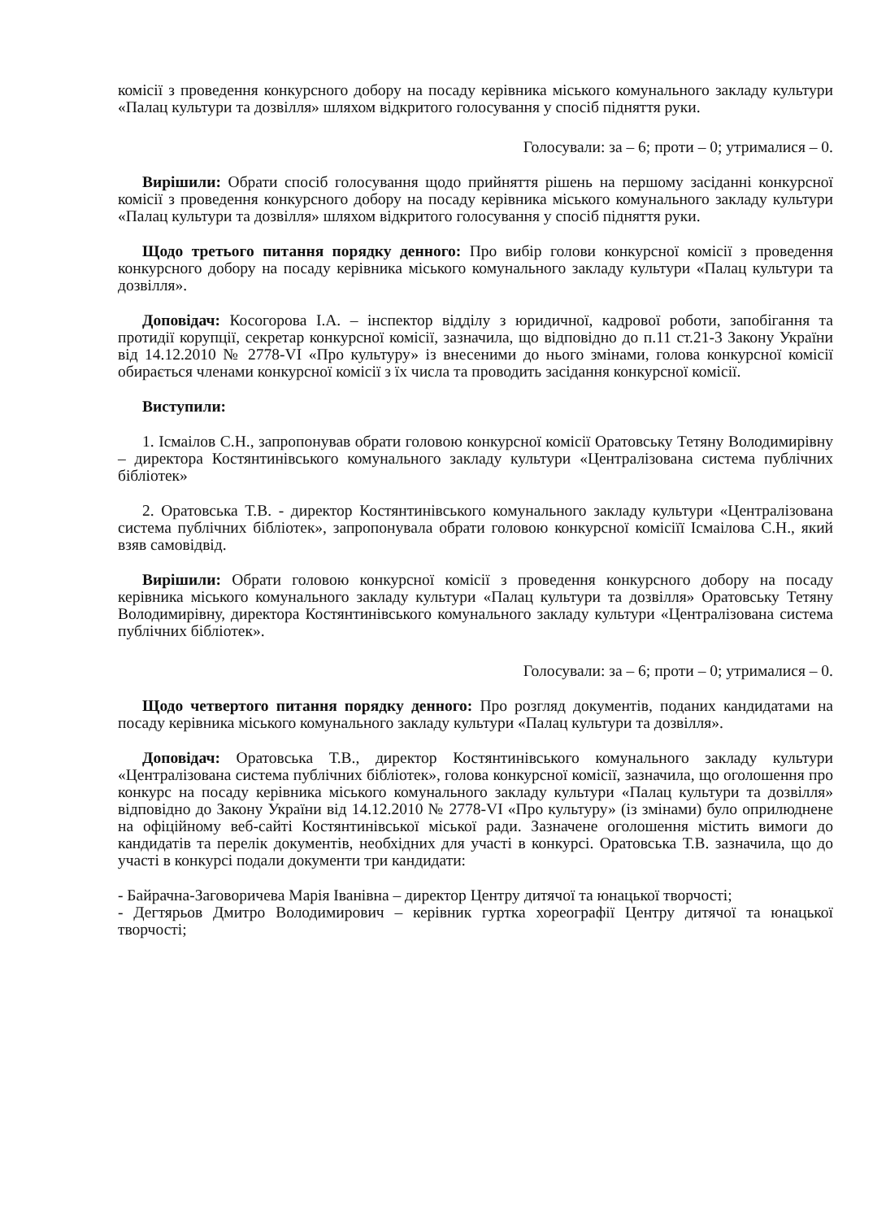комісії з проведення конкурсного добору на посаду керівника міського комунального закладу культури «Палац культури та дозвілля» шляхом відкритого голосування у спосіб підняття руки.
Голосували: за – 6; проти – 0; утрималися – 0.
Вирішили: Обрати спосіб голосування щодо прийняття рішень на першому засіданні конкурсної комісії з проведення конкурсного добору на посаду керівника міського комунального закладу культури «Палац культури та дозвілля» шляхом відкритого голосування у спосіб підняття руки.
Щодо третього питання порядку денного: Про вибір голови конкурсної комісії з проведення конкурсного добору на посаду керівника міського комунального закладу культури «Палац культури та дозвілля».
Доповідач: Косогорова І.А. – інспектор відділу з юридичної, кадрової роботи, запобігання та протидії корупції, секретар конкурсної комісії, зазначила, що відповідно до п.11 ст.21-3 Закону України від 14.12.2010 № 2778-VI «Про культуру» із внесеними до нього змінами, голова конкурсної комісії обирається членами конкурсної комісії з їх числа та проводить засідання конкурсної комісії.
Виступили:
1. Ісмаілов С.Н., запропонував обрати головою конкурсної комісії Оратовську Тетяну Володимирівну – директора Костянтинівського комунального закладу культури «Централізована система публічних бібліотек»
2. Оратовська Т.В. - директор Костянтинівського комунального закладу культури «Централізована система публічних бібліотек», запропонувала обрати головою конкурсної комісіїї Ісмаілова С.Н., який взяв самовідвід.
Вирішили: Обрати головою конкурсної комісії з проведення конкурсного добору на посаду керівника міського комунального закладу культури «Палац культури та дозвілля» Оратовську Тетяну Володимирівну, директора Костянтинівського комунального закладу культури «Централізована система публічних бібліотек».
Голосували: за – 6; проти – 0; утрималися – 0.
Щодо четвертого питання порядку денного: Про розгляд документів, поданих кандидатами на посаду керівника міського комунального закладу культури «Палац культури та дозвілля».
Доповідач: Оратовська Т.В., директор Костянтинівського комунального закладу культури «Централізована система публічних бібліотек», голова конкурсної комісії, зазначила, що оголошення про конкурс на посаду керівника міського комунального закладу культури «Палац культури та дозвілля» відповідно до Закону України від 14.12.2010 № 2778-VI «Про культуру» (із змінами) було оприлюднене на офіційному веб-сайті Костянтинівської міської ради. Зазначене оголошення містить вимоги до кандидатів та перелік документів, необхідних для участі в конкурсі. Оратовська Т.В. зазначила, що до участі в конкурсі подали документи три кандидати:
- Байрачна-Заговоричева Марія Іванівна – директор Центру дитячої та юнацької творчості;
- Дегтярьов Дмитро Володимирович – керівник гуртка хореографії Центру дитячої та юнацької творчості;